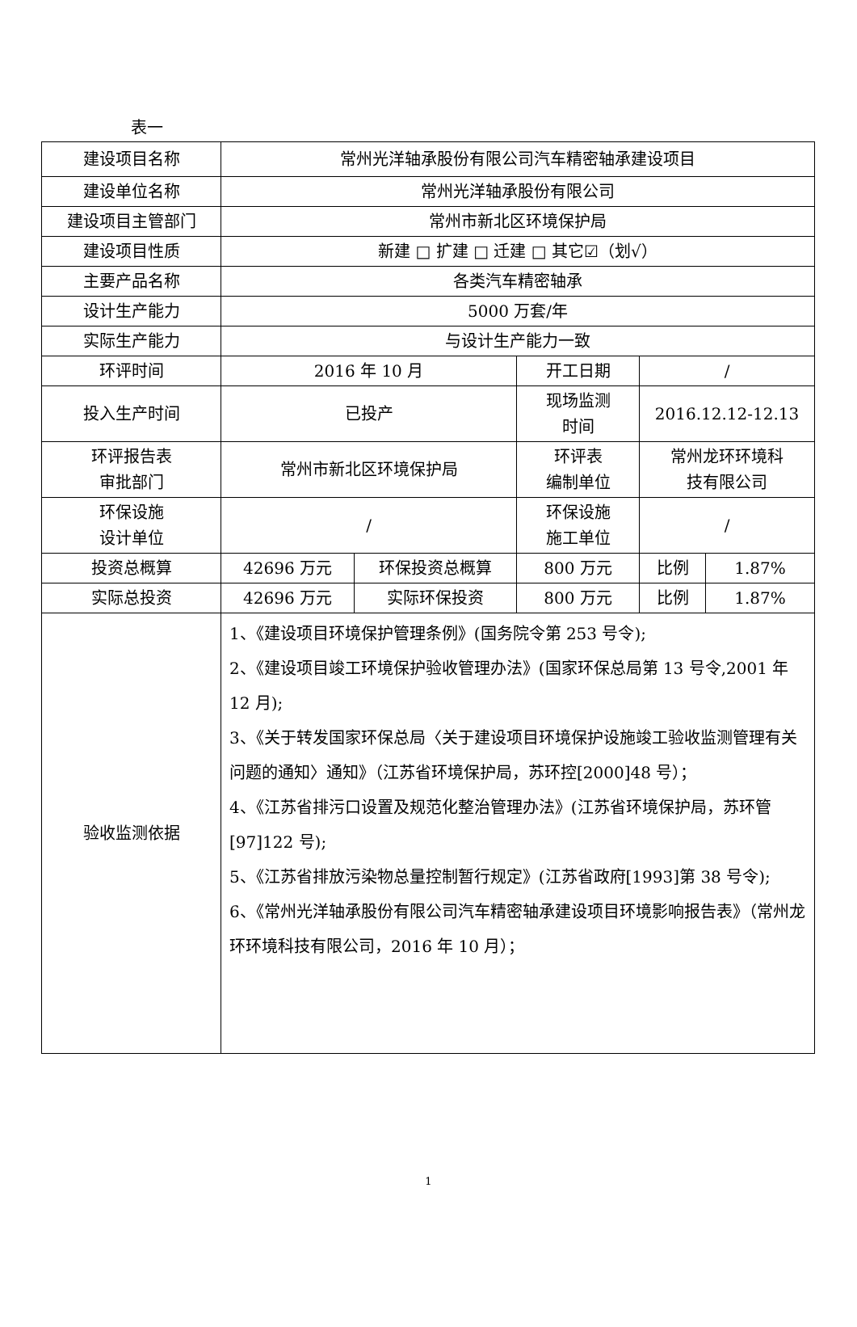表一
| 建设项目名称 | 常州光洋轴承股份有限公司汽车精密轴承建设项目 | | | | |
| 建设单位名称 | 常州光洋轴承股份有限公司 | | | | |
| 建设项目主管部门 | 常州市新北区环境保护局 | | | | |
| 建设项目性质 | 新建 □ 扩建 □ 迁建 □ 其它☑（划√） | | | | |
| 主要产品名称 | 各类汽车精密轴承 | | | | |
| 设计生产能力 | 5000 万套/年 | | | | |
| 实际生产能力 | 与设计生产能力一致 | | | | |
| 环评时间 | 2016 年 10 月 | | 开工日期 | / | |
| 投入生产时间 | 已投产 | | 现场监测 时间 | 2016.12.12-12.13 | |
| 环评报告表 审批部门 | 常州市新北区环境保护局 | | 环评表 编制单位 | 常州龙环环境科 技有限公司 | |
| 环保设施 设计单位 | / | | 环保设施 施工单位 | / | |
| 投资总概算 | 42696 万元 | 环保投资总概算 | 800 万元 | 比例 | 1.87% |
| 实际总投资 | 42696 万元 | 实际环保投资 | 800 万元 | 比例 | 1.87% |
| 验收监测依据 | 1、《建设项目环境保护管理条例》(国务院令第 253 号令); 2、《建设项目竣工环境保护验收管理办法》(国家环保总局第 13 号令,2001 年 12 月); 3、《关于转发国家环保总局〈关于建设项目环境保护设施竣工验收监测管理有关问题的通知〉通知》（江苏省环境保护局，苏环控[2000]48 号）； 4、《江苏省排污口设置及规范化整治管理办法》(江苏省环境保护局，苏环管[97]122 号); 5、《江苏省排放污染物总量控制暂行规定》(江苏省政府[1993]第 38 号令); 6、《常州光洋轴承股份有限公司汽车精密轴承建设项目环境影响报告表》（常州龙环环境科技有限公司，2016 年 10 月）； | | | | |
1